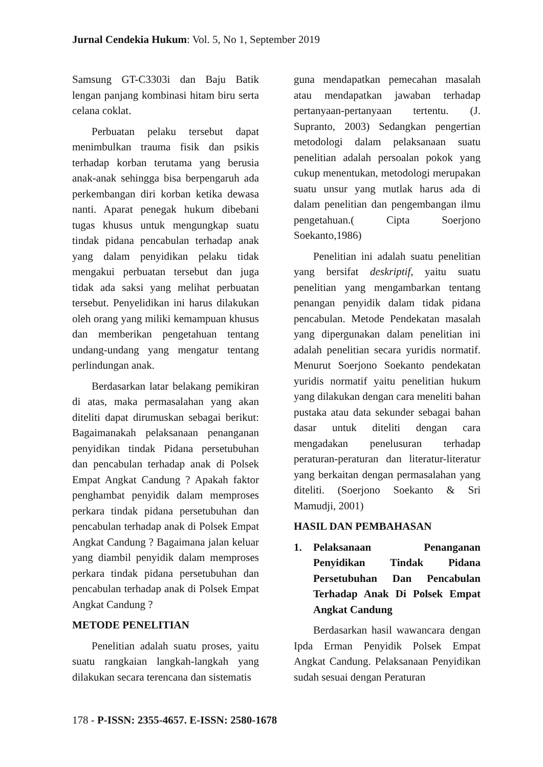Jurnal Cendekia Hukum: Vol. 5, No 1, September 2019
Samsung GT-C3303i dan Baju Batik lengan panjang kombinasi hitam biru serta celana coklat.
Perbuatan pelaku tersebut dapat menimbulkan trauma fisik dan psikis terhadap korban terutama yang berusia anak-anak sehingga bisa berpengaruh ada perkembangan diri korban ketika dewasa nanti. Aparat penegak hukum dibebani tugas khusus untuk mengungkap suatu tindak pidana pencabulan terhadap anak yang dalam penyidikan pelaku tidak mengakui perbuatan tersebut dan juga tidak ada saksi yang melihat perbuatan tersebut. Penyelidikan ini harus dilakukan oleh orang yang miliki kemampuan khusus dan memberikan pengetahuan tentang undang-undang yang mengatur tentang perlindungan anak.
Berdasarkan latar belakang pemikiran di atas, maka permasalahan yang akan diteliti dapat dirumuskan sebagai berikut: Bagaimanakah pelaksanaan penanganan penyidikan tindak Pidana persetubuhan dan pencabulan terhadap anak di Polsek Empat Angkat Candung ? Apakah faktor penghambat penyidik dalam memproses perkara tindak pidana persetubuhan dan pencabulan terhadap anak di Polsek Empat Angkat Candung ? Bagaimana jalan keluar yang diambil penyidik dalam memproses perkara tindak pidana persetubuhan dan pencabulan terhadap anak di Polsek Empat Angkat Candung ?
METODE PENELITIAN
Penelitian adalah suatu proses, yaitu suatu rangkaian langkah-langkah yang dilakukan secara terencana dan sistematis
guna mendapatkan pemecahan masalah atau mendapatkan jawaban terhadap pertanyaan-pertanyaan tertentu. (J. Supranto, 2003) Sedangkan pengertian metodologi dalam pelaksanaan suatu penelitian adalah persoalan pokok yang cukup menentukan, metodologi merupakan suatu unsur yang mutlak harus ada di dalam penelitian dan pengembangan ilmu pengetahuan.( Cipta Soerjono Soekanto,1986)
Penelitian ini adalah suatu penelitian yang bersifat deskriptif, yaitu suatu penelitian yang mengambarkan tentang penangan penyidik dalam tidak pidana pencabulan. Metode Pendekatan masalah yang dipergunakan dalam penelitian ini adalah penelitian secara yuridis normatif. Menurut Soerjono Soekanto pendekatan yuridis normatif yaitu penelitian hukum yang dilakukan dengan cara meneliti bahan pustaka atau data sekunder sebagai bahan dasar untuk diteliti dengan cara mengadakan penelusuran terhadap peraturan-peraturan dan literatur-literatur yang berkaitan dengan permasalahan yang diteliti. (Soerjono Soekanto & Sri Mamudji, 2001)
HASIL DAN PEMBAHASAN
1. Pelaksanaan Penanganan Penyidikan Tindak Pidana Persetubuhan Dan Pencabulan Terhadap Anak Di Polsek Empat Angkat Candung
Berdasarkan hasil wawancara dengan Ipda Erman Penyidik Polsek Empat Angkat Candung. Pelaksanaan Penyidikan sudah sesuai dengan Peraturan
178 - P-ISSN: 2355-4657. E-ISSN: 2580-1678